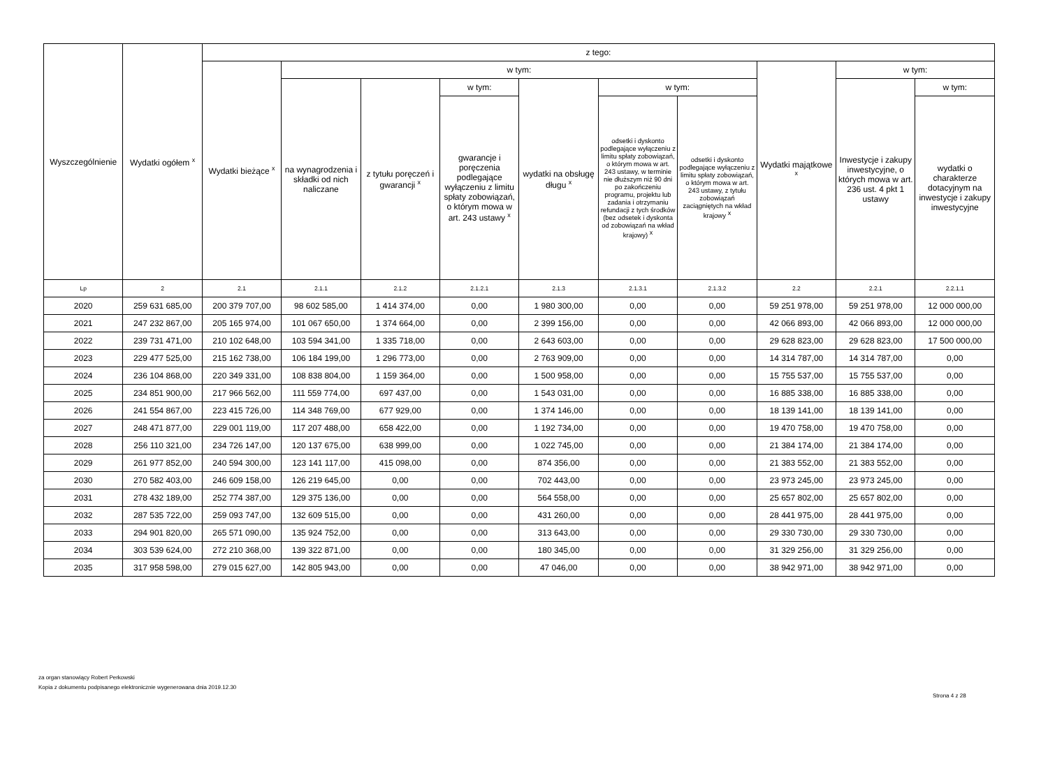| Wyszczególnienie | Wydatki ogółem <sup>x</sup> | z tego: | | | | | | | | | |
| --- | --- | --- | --- | --- | --- | --- | --- | --- | --- | --- | --- |
| | | Wydatki bieżące <sup>x</sup> | w tym: | | | | | | Wydatki majątkowe <sup>x</sup> | w tym: | |
| | | | na wynagrodzenia i składki od nich naliczane | z tytułu poręczeń i gwarancji <sup>x</sup> | w tym: | wydatki na obsługę długu <sup>x</sup> | w tym: | | | Inwestycje i zakupy inwestycyjne, o których mowa w art. 236 ust. 4 pkt 1 ustawy | w tym: |
| | | | | | gwarancje i poręczenia podlegające wyłączeniu z limitu spłaty zobowiązań, o którym mowa w art. 243 ustawy <sup>x</sup> | | odsetki i dyskonto podlegające wyłączeniu z limitu spłaty zobowiązań, o którym mowa w art. 243 ustawy, w terminie nie dłuższym niż 90 dni po zakończeniu programu, projektu lub zadania i otrzymaniu refundacji z tych środków (bez odsetek i dyskonta od zobowiązań na wkład krajowy) <sup>x</sup> | odsetki i dyskonto podlegające wyłączeniu z limitu spłaty zobowiązań, o którym mowa w art. 243 ustawy, z tytułu zobowiązań zaciągniętych na wkład krajowy <sup>x</sup> | | | wydatki o charakterze dotacyjnym na inwestycje i zakupy inwestycyjne |
| Lp | 2 | 2.1 | 2.1.1 | 2.1.2 | 2.1.2.1 | 2.1.3 | 2.1.3.1 | 2.1.3.2 | 2.2 | 2.2.1 | 2.2.1.1 |
| 2020 | 259 631 685,00 | 200 379 707,00 | 98 602 585,00 | 1 414 374,00 | 0,00 | 1 980 300,00 | 0,00 | 0,00 | 59 251 978,00 | 59 251 978,00 | 12 000 000,00 |
| 2021 | 247 232 867,00 | 205 165 974,00 | 101 067 650,00 | 1 374 664,00 | 0,00 | 2 399 156,00 | 0,00 | 0,00 | 42 066 893,00 | 42 066 893,00 | 12 000 000,00 |
| 2022 | 239 731 471,00 | 210 102 648,00 | 103 594 341,00 | 1 335 718,00 | 0,00 | 2 643 603,00 | 0,00 | 0,00 | 29 628 823,00 | 29 628 823,00 | 17 500 000,00 |
| 2023 | 229 477 525,00 | 215 162 738,00 | 106 184 199,00 | 1 296 773,00 | 0,00 | 2 763 909,00 | 0,00 | 0,00 | 14 314 787,00 | 14 314 787,00 | 0,00 |
| 2024 | 236 104 868,00 | 220 349 331,00 | 108 838 804,00 | 1 159 364,00 | 0,00 | 1 500 958,00 | 0,00 | 0,00 | 15 755 537,00 | 15 755 537,00 | 0,00 |
| 2025 | 234 851 900,00 | 217 966 562,00 | 111 559 774,00 | 697 437,00 | 0,00 | 1 543 031,00 | 0,00 | 0,00 | 16 885 338,00 | 16 885 338,00 | 0,00 |
| 2026 | 241 554 867,00 | 223 415 726,00 | 114 348 769,00 | 677 929,00 | 0,00 | 1 374 146,00 | 0,00 | 0,00 | 18 139 141,00 | 18 139 141,00 | 0,00 |
| 2027 | 248 471 877,00 | 229 001 119,00 | 117 207 488,00 | 658 422,00 | 0,00 | 1 192 734,00 | 0,00 | 0,00 | 19 470 758,00 | 19 470 758,00 | 0,00 |
| 2028 | 256 110 321,00 | 234 726 147,00 | 120 137 675,00 | 638 999,00 | 0,00 | 1 022 745,00 | 0,00 | 0,00 | 21 384 174,00 | 21 384 174,00 | 0,00 |
| 2029 | 261 977 852,00 | 240 594 300,00 | 123 141 117,00 | 415 098,00 | 0,00 | 874 356,00 | 0,00 | 0,00 | 21 383 552,00 | 21 383 552,00 | 0,00 |
| 2030 | 270 582 403,00 | 246 609 158,00 | 126 219 645,00 | 0,00 | 0,00 | 702 443,00 | 0,00 | 0,00 | 23 973 245,00 | 23 973 245,00 | 0,00 |
| 2031 | 278 432 189,00 | 252 774 387,00 | 129 375 136,00 | 0,00 | 0,00 | 564 558,00 | 0,00 | 0,00 | 25 657 802,00 | 25 657 802,00 | 0,00 |
| 2032 | 287 535 722,00 | 259 093 747,00 | 132 609 515,00 | 0,00 | 0,00 | 431 260,00 | 0,00 | 0,00 | 28 441 975,00 | 28 441 975,00 | 0,00 |
| 2033 | 294 901 820,00 | 265 571 090,00 | 135 924 752,00 | 0,00 | 0,00 | 313 643,00 | 0,00 | 0,00 | 29 330 730,00 | 29 330 730,00 | 0,00 |
| 2034 | 303 539 624,00 | 272 210 368,00 | 139 322 871,00 | 0,00 | 0,00 | 180 345,00 | 0,00 | 0,00 | 31 329 256,00 | 31 329 256,00 | 0,00 |
| 2035 | 317 958 598,00 | 279 015 627,00 | 142 805 943,00 | 0,00 | 0,00 | 47 046,00 | 0,00 | 0,00 | 38 942 971,00 | 38 942 971,00 | 0,00 |
za organ stanowiący Robert Perkowski
Kopia z dokumentu podpisanego elektronicznie wygenerowana dnia 2019.12.30
Strona 4 z 28